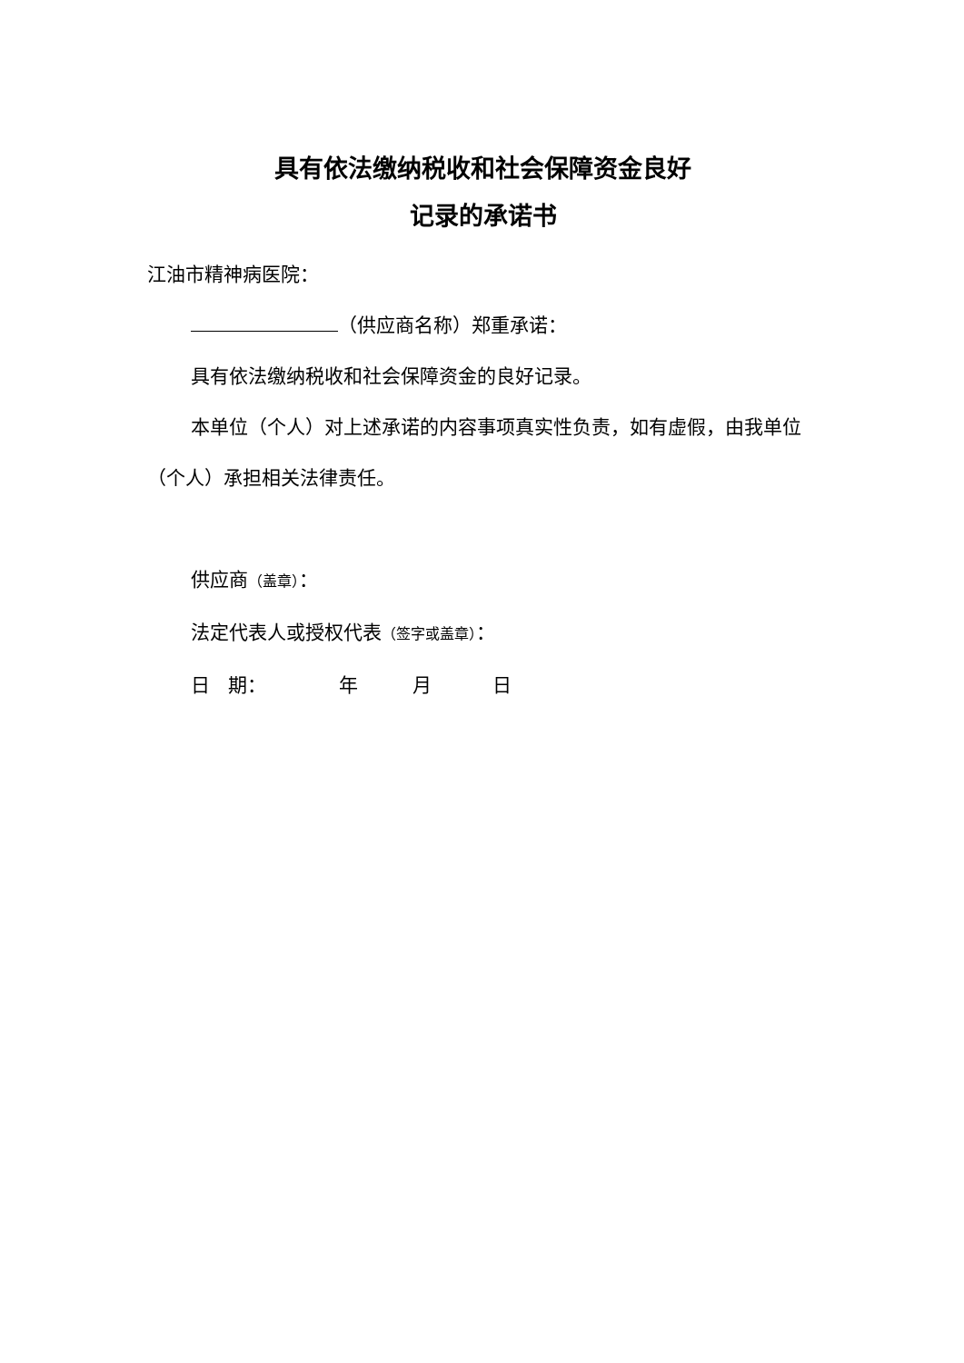具有依法缴纳税收和社会保障资金良好
记录的承诺书
江油市精神病医院：
（供应商名称）郑重承诺：
具有依法缴纳税收和社会保障资金的良好记录。
本单位（个人）对上述承诺的内容事项真实性负责，如有虚假，由我单位（个人）承担相关法律责任。
供应商（盖章）：
法定代表人或授权代表（签字或盖章）：
日 期： 年 月 日